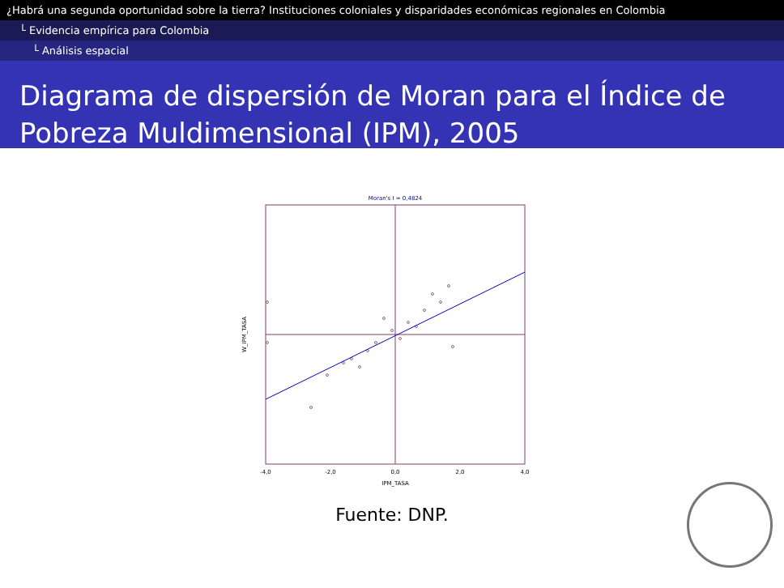¿Habrá una segunda oportunidad sobre la tierra? Instituciones coloniales y disparidades económicas regionales en Colombia
└ Evidencia empírica para Colombia
└ Análisis espacial
Diagrama de dispersión de Moran para el Índice de Pobreza Muldimensional (IPM), 2005
Moran's I = 0,4824
-4,0
-2,0
0,0
2,0
4,0
IPM_TASA
W_IPM_TASA
Fuente: DNP.